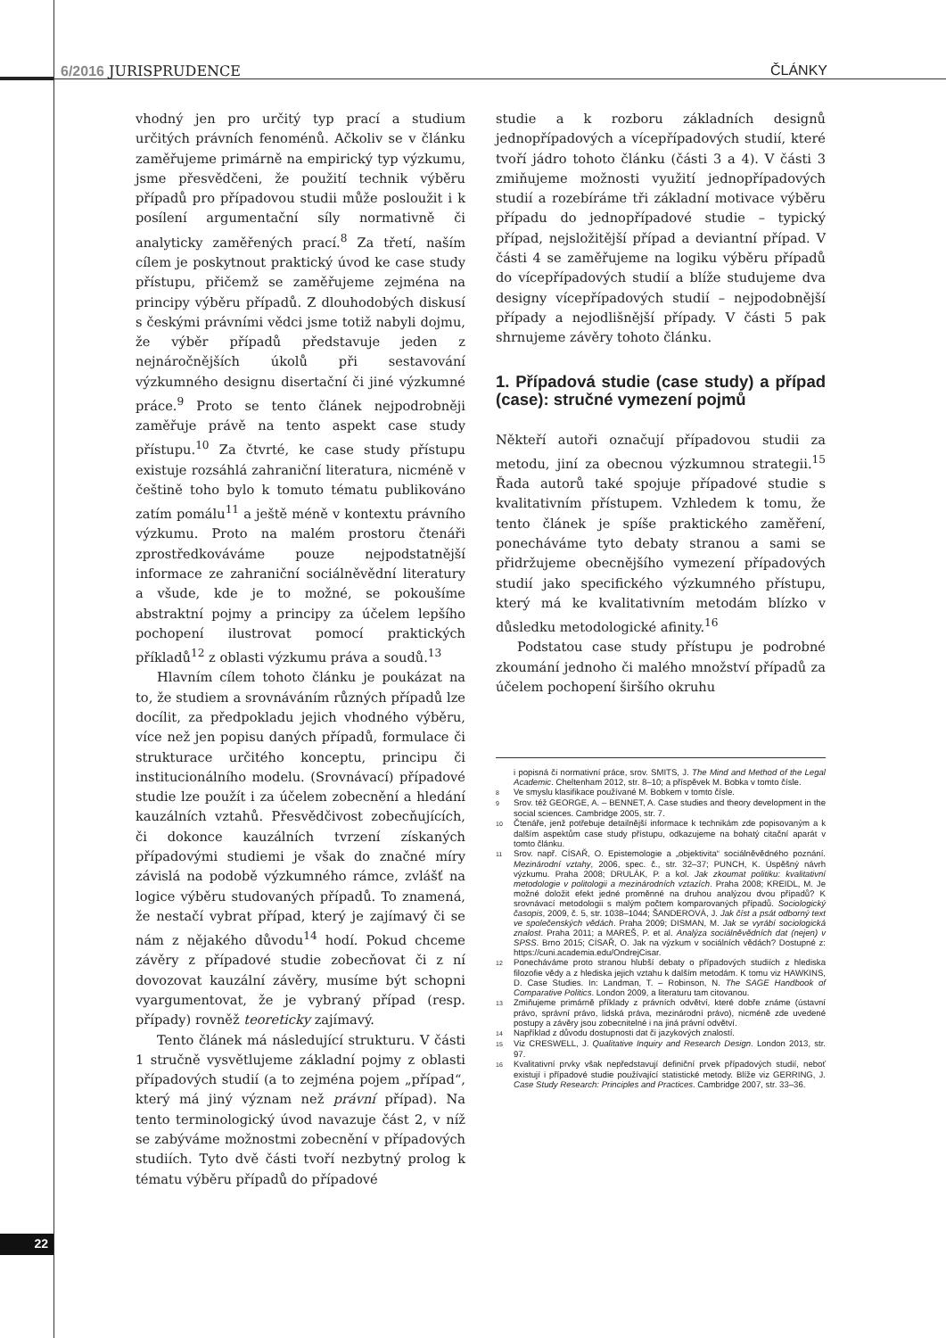6/2016 JURISPRUDENCE ČLÁNKY
vhodný jen pro určitý typ prací a studium určitých právních fenoménů. Ačkoliv se v článku zaměřujeme primárně na empirický typ výzkumu, jsme přesvědčeni, že použití technik výběru případů pro případovou studii může posloužit i k posílení argumentační síly normativně či analyticky zaměřených prací.<sup>8</sup> Za třetí, naším cílem je poskytnout praktický úvod ke case study přístupu, přičemž se zaměřujeme zejména na principy výběru případů. Z dlouhodobých diskusí s českými právními vědci jsme totiž nabyli dojmu, že výběr případů představuje jeden z nejnáročnějších úkolů při sestavování výzkumného designu disertační či jiné výzkumné práce.<sup>9</sup> Proto se tento článek nejpodrobněji zaměřuje právě na tento aspekt case study přístupu.<sup>10</sup> Za čtvrté, ke case study přístupu existuje rozsáhlá zahraniční literatura, nicméně v češtině toho bylo k tomuto tématu publikováno zatím pomálu<sup>11</sup> a ještě méně v kontextu právního výzkumu. Proto na malém prostoru čtenáři zprostředkováváme pouze nejpodstatnější informace ze zahraniční sociálněvědní literatury a všude, kde je to možné, se pokoušíme abstraktní pojmy a principy za účelem lepšího pochopení ilustrovat pomocí praktických příkladů<sup>12</sup> z oblasti výzkumu práva a soudů.<sup>13</sup>
Hlavním cílem tohoto článku je poukázat na to, že studiem a srovnáváním různých případů lze docílit, za předpokladu jejich vhodného výběru, více než jen popisu daných případů, formulace či strukturace určitého konceptu, principu či institucionálního modelu. (Srovnávací) případové studie lze použít i za účelem zobecnění a hledání kauzálních vztahů. Přesvědčivost zobecňujících, či dokonce kauzálních tvrzení získaných případovými studiemi je však do značné míry závislá na podobě výzkumného rámce, zvlášť na logice výběru studovaných případů. To znamená, že nestačí vybrat případ, který je zajímavý či se nám z nějakého důvodu<sup>14</sup> hodí. Pokud chceme závěry z případové studie zobecňovat či z ní dovozovat kauzální závěry, musíme být schopni vyargumentovat, že je vybraný případ (resp. případy) rovněž teoreticky zajímavý.
Tento článek má následující strukturu. V části 1 stručně vysvětlujeme základní pojmy z oblasti případových studií (a to zejména pojem „případ“, který má jiný význam než právní případ). Na tento terminologický úvod navazuje část 2, v níž se zabýváme možnostmi zobecnění v případových studiích. Tyto dvě části tvoří nezbytný prolog k tématu výběru případů do případové
studie a k rozboru základních designů jednopřípadových a vícepřípadových studií, které tvoří jádro tohoto článku (části 3 a 4). V části 3 zmiňujeme možnosti využití jednopřípadových studií a rozebíráme tři základní motivace výběru případu do jednopřípadové studie – typický případ, nejsložitější případ a deviantní případ. V části 4 se zaměřujeme na logiku výběru případů do vícepřípadových studií a blíže studujeme dva designy vícepřípadových studií – nejpodobnější případy a nejodlišnější případy. V části 5 pak shrnujeme závěry tohoto článku.
1. Případová studie (case study) a případ (case): stručné vymezení pojmů
Někteří autoři označují případovou studii za metodu, jiní za obecnou výzkumnou strategii.<sup>15</sup> Řada autorů také spojuje případové studie s kvalitativním přístupem. Vzhledem k tomu, že tento článek je spíše praktického zaměření, ponecháváme tyto debaty stranou a sami se přidržujeme obecnějšího vymezení případových studií jako specifického výzkumného přístupu, který má ke kvalitativním metodám blízko v důsledku metodologické afinity.<sup>16</sup>
Podstatou case study přístupu je podrobné zkoumání jednoho či malého množství případů za účelem pochopení širšího okruhu
i popisná či normativní práce, srov. SMITS, J. The Mind and Method of the Legal Academic. Cheltenham 2012, str. 8–10; a příspěvek M. Bobka v tomto čísle.
8 Ve smyslu klasifikace používané M. Bobkem v tomto čísle.
9 Srov. též GEORGE, A. – BENNET, A. Case studies and theory development in the social sciences. Cambridge 2005, str. 7.
10 Čtenáře, jenž potřebuje detailnější informace k technikám zde popisovaným a k dalším aspektům case study přístupu, odkazujeme na bohatý citační aparát v tomto článku.
11 Srov. např. CÍSAŘ, O. Epistemologie a „objektivita“ sociálněvědného poznání. Mezinárodní vztahy, 2006, spec. č., str. 32–37; PUNCH, K. Úspěšný návrh výzkumu. Praha 2008; DRULÁK, P. a kol. Jak zkoumat politiku: kvalitativní metodologie v politologii a mezinárodních vztazích. Praha 2008; KREIDL, M. Je možné doložit efekt jedné proměnné na druhou analýzou dvou případů? K srovnávací metodologii s malým počtem komparovaných případů. Sociologický časopis, 2009, č. 5, str. 1038–1044; ŠANDEROVÁ, J. Jak číst a psát odborný text ve společenských vědách. Praha 2009; DISMAN, M. Jak se vyrábí sociologická znalost. Praha 2011; a MAREŠ, P. et al. Analýza sociálněvědních dat (nejen) v SPSS. Brno 2015; CÍSAŘ, O. Jak na výzkum v sociálních vědách? Dostupné z: https://cuni.academia.edu/OndrejCisar.
12 Ponecháváme proto stranou hlubší debaty o případových studiích z hlediska filozofie vědy a z hlediska jejich vztahu k dalším metodám. K tomu viz HAWKINS, D. Case Studies. In: Landman, T. – Robinson, N. The SAGE Handbook of Comparative Politics. London 2009, a literaturu tam citovanou.
13 Zmiňujeme primárně příklady z právních odvětví, které dobře známe (ústavní právo, správní právo, lidská práva, mezinárodní právo), nicméně zde uvedené postupy a závěry jsou zobecnitelné i na jiná právní odvětví.
14 Například z důvodu dostupnosti dat či jazykových znalostí.
15 Viz CRESWELL, J. Qualitative Inquiry and Research Design. London 2013, str. 97.
16 Kvalitativní prvky však nepředstavují definiční prvek případových studií, neboť existují i případové studie používající statistické metody. Blíže viz GERRING, J. Case Study Research: Principles and Practices. Cambridge 2007, str. 33–36.
22